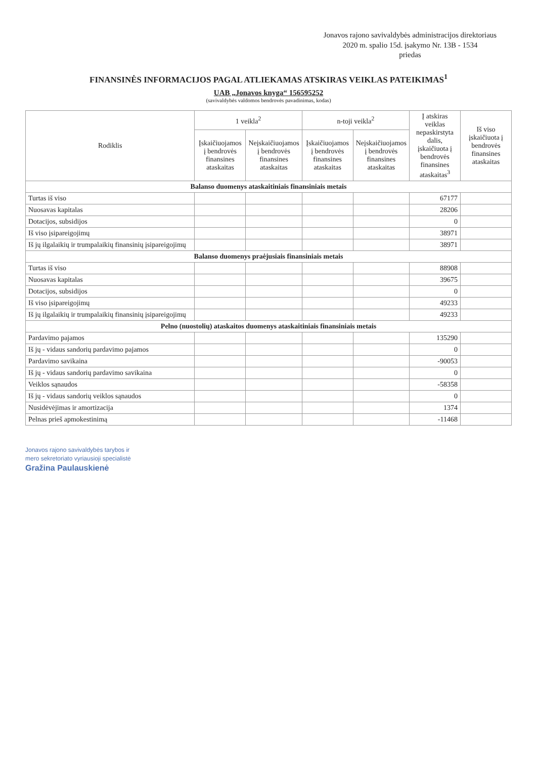Jonavos rajono savivaldybės administracijos direktoriaus
2020 m. spalio 15d. įsakymo Nr. 13B - 1534
priedas
FINANSINĖS INFORMACIJOS PAGAL ATLIEKAMAS ATSKIRAS VEIKLAS PATEIKIMAS<sup>1</sup>
UAB „Jonavos knyga“ 156595252
(savivaldybės valdomos bendrovės pavadinimas, kodas)
| Rodiklis | 1 veikla<sup>2</sup> | | n-toji veikla<sup>2</sup> | | Į atskiras veiklas nepaskirstyta dalis, įskaičiuota į bendrovės finansines ataskaitas<sup>3</sup> | Iš viso įskaičiuota į bendrovės finansines ataskaitas |
| --- | --- | --- | --- | --- | --- | --- |
| | Įskaičiuojamos į bendrovės finansines ataskaitas | Neįskaičiuojamos į bendrovės finansines ataskaitas | Įskaičiuojamos į bendrovės finansines ataskaitas | Neįskaičiuojamos į bendrovės finansines ataskaitas | | |
| Balanso duomenys ataskaitiniais finansiniais metais | | | | | | |
| Turtas iš viso | | | | | 67177 | |
| Nuosavas kapitalas | | | | | 28206 | |
| Dotacijos, subsidijos | | | | | 0 | |
| Iš viso įsipareigojimų | | | | | 38971 | |
| Iš jų ilgalaikių ir trumpalaikių finansinių įsipareigojimų | | | | | 38971 | |
| Balanso duomenys praėjusiais finansiniais metais | | | | | | |
| Turtas iš viso | | | | | 88908 | |
| Nuosavas kapitalas | | | | | 39675 | |
| Dotacijos, subsidijos | | | | | 0 | |
| Iš viso įsipareigojimų | | | | | 49233 | |
| Iš jų ilgalaikių ir trumpalaikių finansinių įsipareigojimų | | | | | 49233 | |
| Pelno (nuostolių) ataskaitos duomenys ataskaitiniais finansiniais metais | | | | | | |
| Pardavimo pajamos | | | | | 135290 | |
| Iš jų - vidaus sandorių pardavimo pajamos | | | | | 0 | |
| Pardavimo savikaina | | | | | -90053 | |
| Iš jų - vidaus sandorių pardavimo savikaina | | | | | 0 | |
| Veiklos sąnaudos | | | | | -58358 | |
| Iš jų - vidaus sandorių veiklos sąnaudos | | | | | 0 | |
| Nusidėvėjimas ir amortizacija | | | | | 1374 | |
| Pelnas prieš apmokestinimą | | | | | -11468 | |
Jonavos rajono savivaldybės tarybos ir
mero sekretoriato vyriausioji specialistė
Gražina Paulauskienė